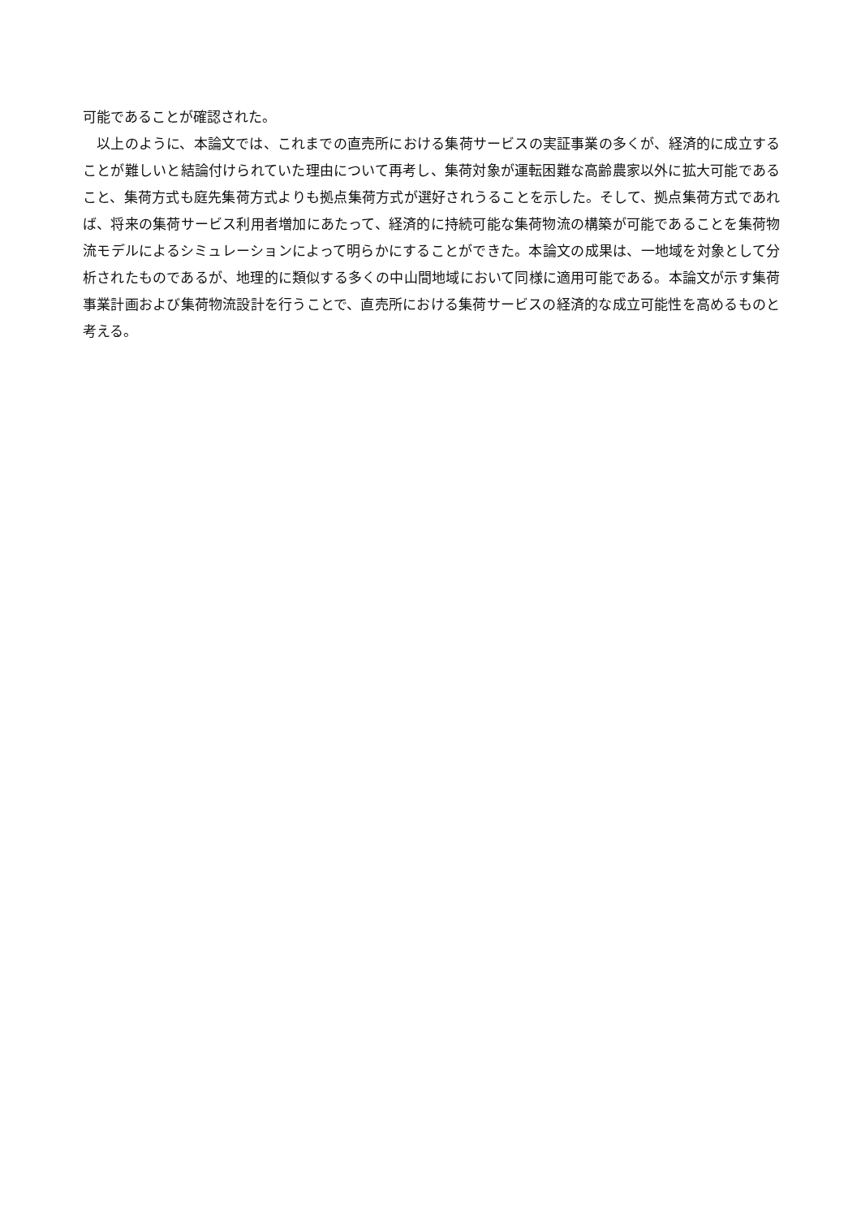可能であることが確認された。
　以上のように、本論文では、これまでの直売所における集荷サービスの実証事業の多くが、経済的に成立することが難しいと結論付けられていた理由について再考し、集荷対象が運転困難な高齢農家以外に拡大可能であること、集荷方式も庭先集荷方式よりも拠点集荷方式が選好されうることを示した。そして、拠点集荷方式であれば、将来の集荷サービス利用者増加にあたって、経済的に持続可能な集荷物流の構築が可能であることを集荷物流モデルによるシミュレーションによって明らかにすることができた。本論文の成果は、一地域を対象として分析されたものであるが、地理的に類似する多くの中山間地域において同様に適用可能である。本論文が示す集荷事業計画および集荷物流設計を行うことで、直売所における集荷サービスの経済的な成立可能性を高めるものと考える。